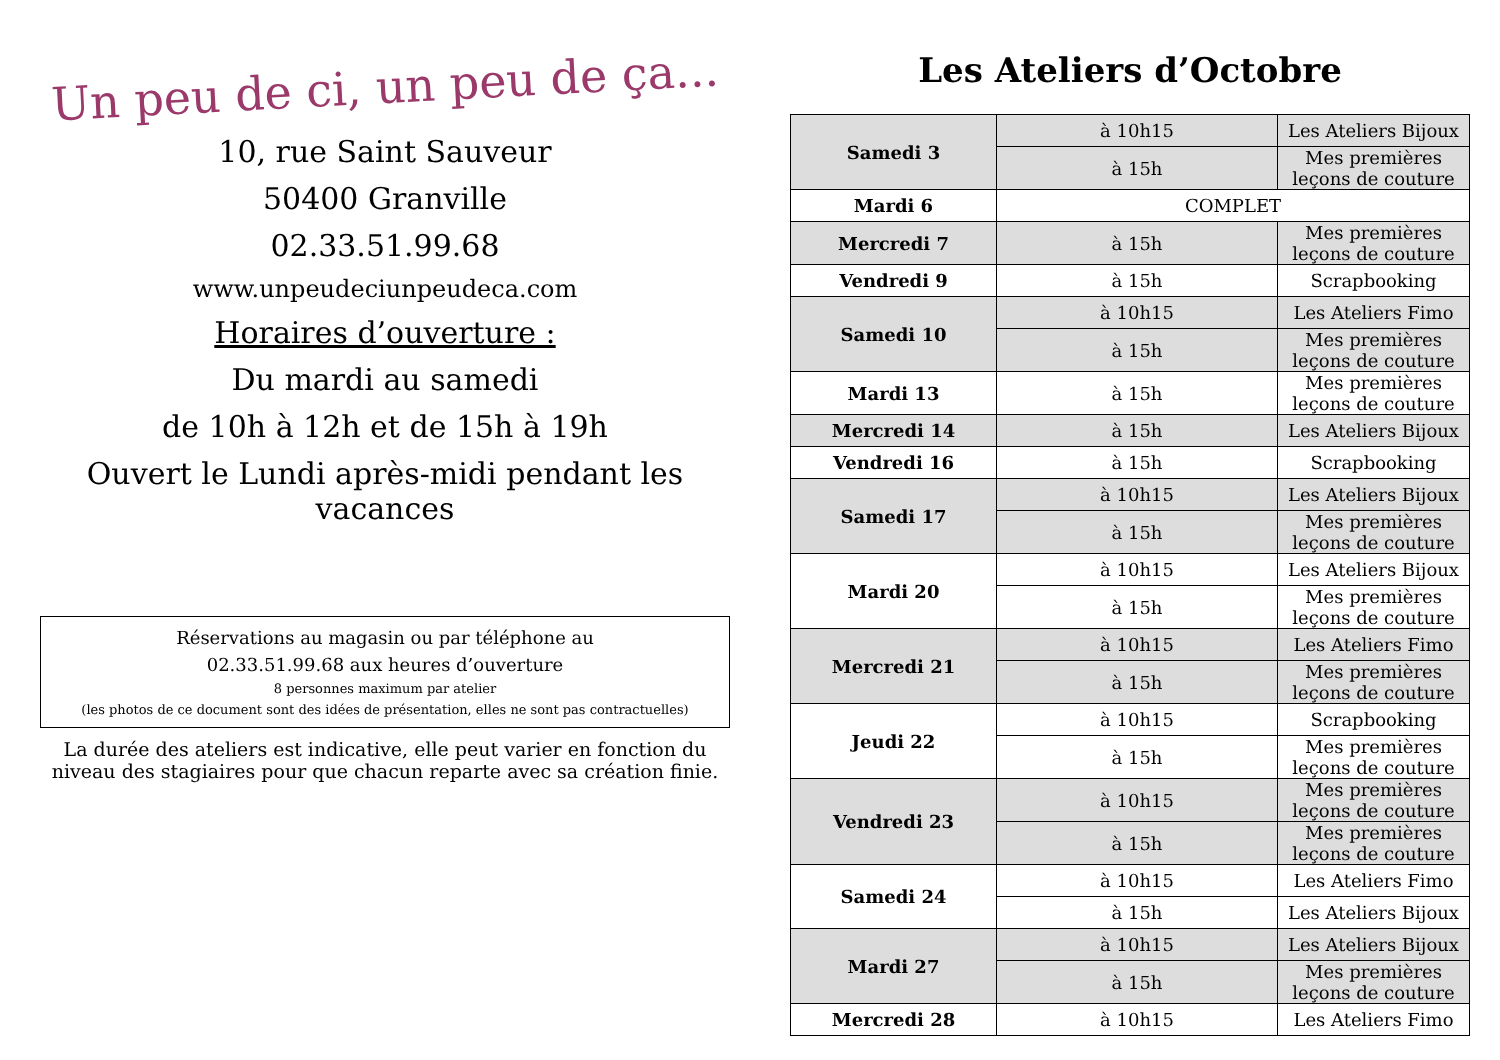Un peu de ci, un peu de ça...
10, rue Saint Sauveur
50400 Granville
02.33.51.99.68
www.unpeudeciunpeudeca.com
Horaires d’ouverture :
Du mardi au samedi
de 10h à 12h et de 15h à 19h
Ouvert le Lundi après-midi pendant les vacances
Réservations au magasin ou par téléphone au
02.33.51.99.68 aux heures d’ouverture
8 personnes maximum par atelier
(les photos de ce document sont des idées de présentation, elles ne sont pas contractuelles)
La durée des ateliers est indicative, elle peut varier en fonction du niveau des stagiaires pour que chacun reparte avec sa création finie.
Les Ateliers d’Octobre
| Samedi 3 | à 10h15 | Les Ateliers Bijoux |
| | à 15h | Mes premières leçons de couture |
| Mardi 6 | COMPLET | |
| Mercredi 7 | à 15h | Mes premières leçons de couture |
| Vendredi 9 | à 15h | Scrapbooking |
| Samedi 10 | à 10h15 | Les Ateliers Fimo |
| | à 15h | Mes premières leçons de couture |
| Mardi 13 | à 15h | Mes premières leçons de couture |
| Mercredi 14 | à 15h | Les Ateliers Bijoux |
| Vendredi 16 | à 15h | Scrapbooking |
| Samedi 17 | à 10h15 | Les Ateliers Bijoux |
| | à 15h | Mes premières leçons de couture |
| Mardi 20 | à 10h15 | Les Ateliers Bijoux |
| | à 15h | Mes premières leçons de couture |
| Mercredi 21 | à 10h15 | Les Ateliers Fimo |
| | à 15h | Mes premières leçons de couture |
| Jeudi 22 | à 10h15 | Scrapbooking |
| | à 15h | Mes premières leçons de couture |
| Vendredi 23 | à 10h15 | Mes premières leçons de couture |
| | à 15h | Mes premières leçons de couture |
| Samedi 24 | à 10h15 | Les Ateliers Fimo |
| | à 15h | Les Ateliers Bijoux |
| Mardi 27 | à 10h15 | Les Ateliers Bijoux |
| | à 15h | Mes premières leçons de couture |
| Mercredi 28 | à 10h15 | Les Ateliers Fimo |